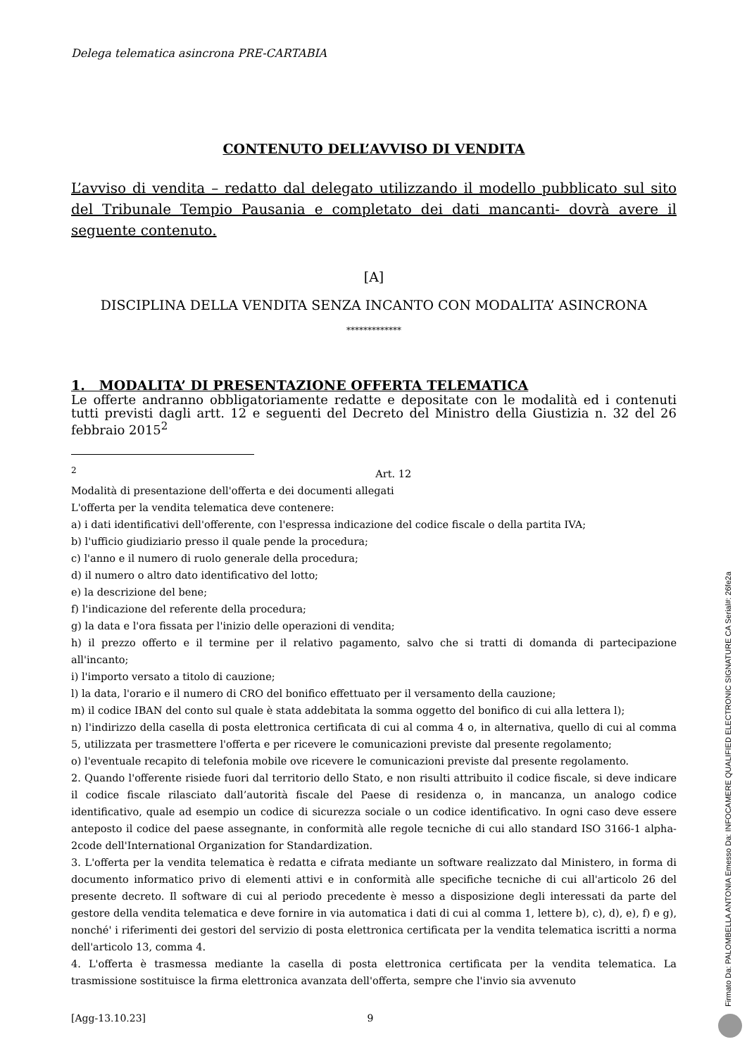Delega telematica asincrona PRE-CARTABIA
CONTENUTO DELL’AVVISO DI VENDITA
L’avviso di vendita – redatto dal delegato utilizzando il modello pubblicato sul sito del Tribunale Tempio Pausania e completato dei dati mancanti- dovrà avere il seguente contenuto.
[A]
DISCIPLINA DELLA VENDITA SENZA INCANTO CON MODALITA’ ASINCRONA
*************
1. MODALITA’ DI PRESENTAZIONE OFFERTA TELEMATICA
Le offerte andranno obbligatoriamente redatte e depositate con le modalità ed i contenuti tutti previsti dagli artt. 12 e seguenti del Decreto del Ministro della Giustizia n. 32 del 26 febbraio 2015<sup>2</sup>
<sup>2</sup> Art. 12
Modalità di presentazione dell'offerta e dei documenti allegati
L'offerta per la vendita telematica deve contenere:
a) i dati identificativi dell'offerente, con l'espressa indicazione del codice fiscale o della partita IVA;
b) l'ufficio giudiziario presso il quale pende la procedura;
c) l'anno e il numero di ruolo generale della procedura;
d) il numero o altro dato identificativo del lotto;
e) la descrizione del bene;
f) l'indicazione del referente della procedura;
g) la data e l'ora fissata per l'inizio delle operazioni di vendita;
h) il prezzo offerto e il termine per il relativo pagamento, salvo che si tratti di domanda di partecipazione all'incanto;
i) l'importo versato a titolo di cauzione;
l) la data, l'orario e il numero di CRO del bonifico effettuato per il versamento della cauzione;
m) il codice IBAN del conto sul quale è stata addebitata la somma oggetto del bonifico di cui alla lettera l);
n) l'indirizzo della casella di posta elettronica certificata di cui al comma 4 o, in alternativa, quello di cui al comma 5, utilizzata per trasmettere l'offerta e per ricevere le comunicazioni previste dal presente regolamento;
o) l'eventuale recapito di telefonia mobile ove ricevere le comunicazioni previste dal presente regolamento.
2. Quando l'offerente risiede fuori dal territorio dello Stato, e non risulti attribuito il codice fiscale, si deve indicare il codice fiscale rilasciato dall’autorità fiscale del Paese di residenza o, in mancanza, un analogo codice identificativo, quale ad esempio un codice di sicurezza sociale o un codice identificativo. In ogni caso deve essere anteposto il codice del paese assegnante, in conformità alle regole tecniche di cui allo standard ISO 3166-1 alpha-2code dell'International Organization for Standardization.
3. L'offerta per la vendita telematica è redatta e cifrata mediante un software realizzato dal Ministero, in forma di documento informatico privo di elementi attivi e in conformità alle specifiche tecniche di cui all'articolo 26 del presente decreto. Il software di cui al periodo precedente è messo a disposizione degli interessati da parte del gestore della vendita telematica e deve fornire in via automatica i dati di cui al comma 1, lettere b), c), d), e), f) e g), nonché' i riferimenti dei gestori del servizio di posta elettronica certificata per la vendita telematica iscritti a norma dell'articolo 13, comma 4.
4. L'offerta è trasmessa mediante la casella di posta elettronica certificata per la vendita telematica. La trasmissione sostituisce la firma elettronica avanzata dell'offerta, sempre che l'invio sia avvenuto
[Agg-13.10.23] 9
Firmato Da: PALOMBELLA ANTONIA Emesso Da: INFOCAMERE QUALIFIED ELECTRONIC SIGNATURE CA Serial#: 26fe2a